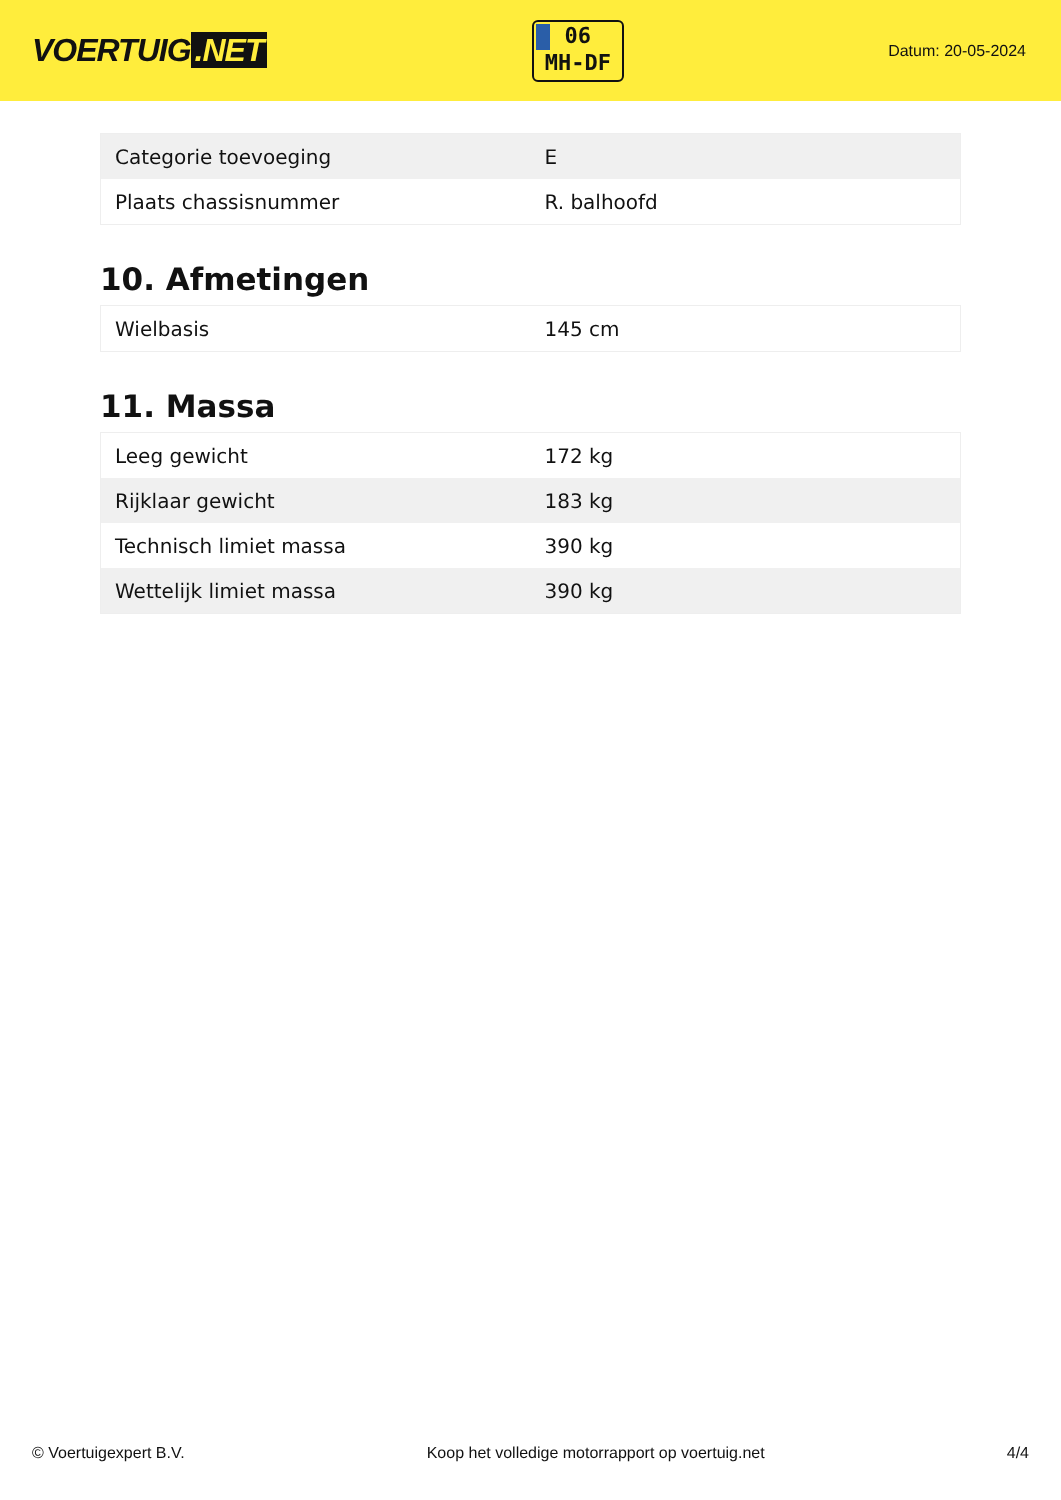VOERTUIG.NET
06
MH-DF
Datum: 20-05-2024
| Categorie toevoeging | E |
| Plaats chassisnummer | R. balhoofd |
10. Afmetingen
| Wielbasis | 145 cm |
11. Massa
| Leeg gewicht | 172 kg |
| Rijklaar gewicht | 183 kg |
| Technisch limiet massa | 390 kg |
| Wettelijk limiet massa | 390 kg |
© Voertuigexpert B.V. Koop het volledige motorrapport op voertuig.net 4/4